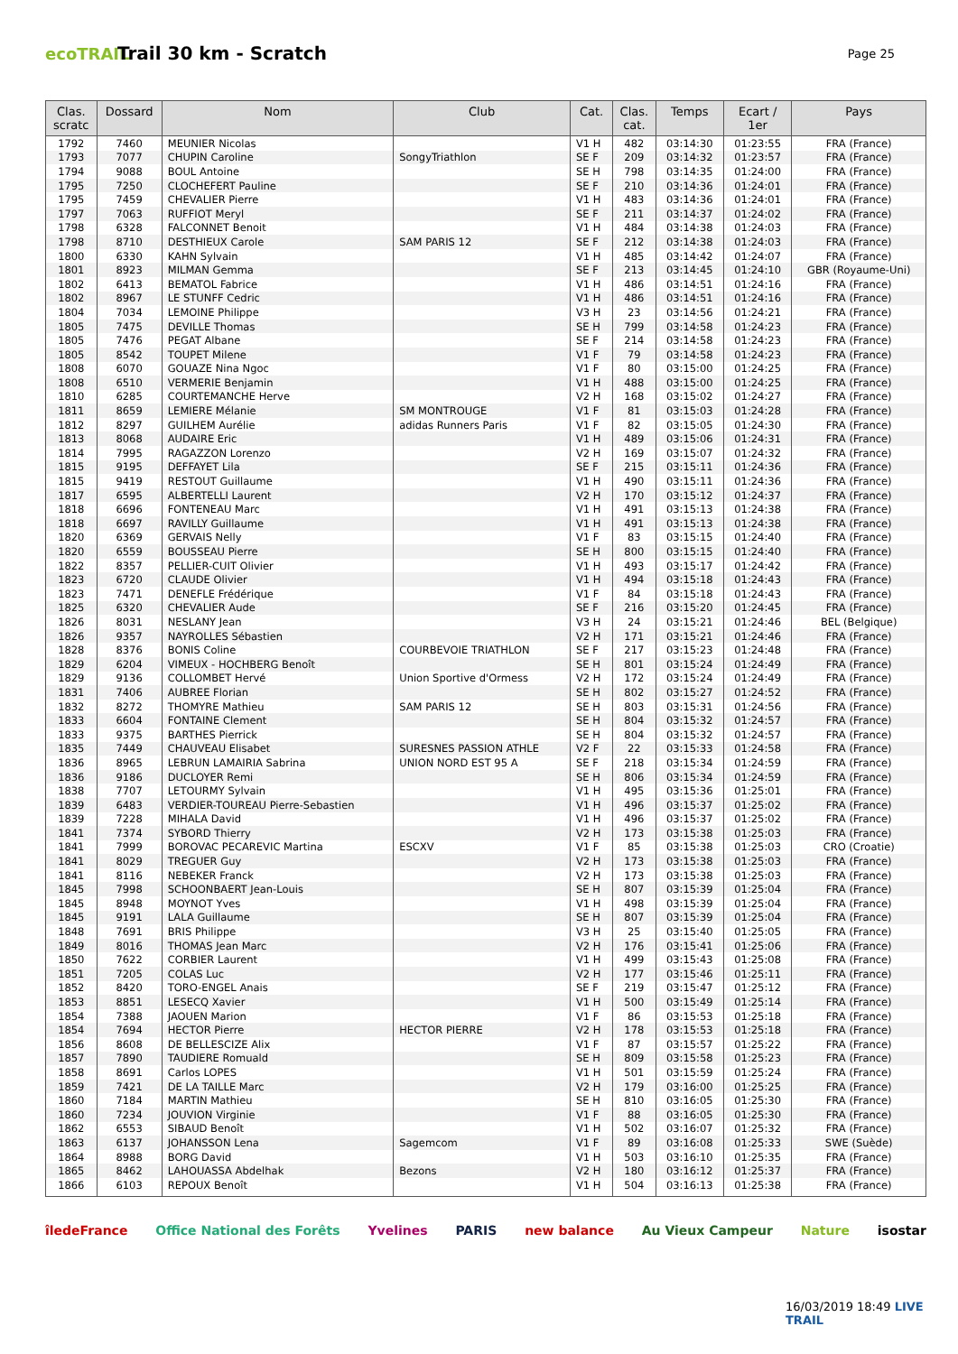ecoTRAIL
Trail 30 km - Scratch
Page 25
| Clas. scratc | Dossard | Nom | Club | Cat. | Clas. cat. | Temps | Ecart / 1er | Pays |
| --- | --- | --- | --- | --- | --- | --- | --- | --- |
| 1792 | 7460 | MEUNIER Nicolas | | V1 H | 482 | 03:14:30 | 01:23:55 | FRA (France) |
| 1793 | 7077 | CHUPIN Caroline | SongyTriathlon | SE F | 209 | 03:14:32 | 01:23:57 | FRA (France) |
| 1794 | 9088 | BOUL Antoine | | SE H | 798 | 03:14:35 | 01:24:00 | FRA (France) |
| 1795 | 7250 | CLOCHEFERT Pauline | | SE F | 210 | 03:14:36 | 01:24:01 | FRA (France) |
| 1795 | 7459 | CHEVALIER Pierre | | V1 H | 483 | 03:14:36 | 01:24:01 | FRA (France) |
| 1797 | 7063 | RUFFIOT Meryl | | SE F | 211 | 03:14:37 | 01:24:02 | FRA (France) |
| 1798 | 6328 | FALCONNET Benoit | | V1 H | 484 | 03:14:38 | 01:24:03 | FRA (France) |
| 1798 | 8710 | DESTHIEUX Carole | SAM PARIS 12 | SE F | 212 | 03:14:38 | 01:24:03 | FRA (France) |
| 1800 | 6330 | KAHN Sylvain | | V1 H | 485 | 03:14:42 | 01:24:07 | FRA (France) |
| 1801 | 8923 | MILMAN Gemma | | SE F | 213 | 03:14:45 | 01:24:10 | GBR (Royaume-Uni) |
| 1802 | 6413 | BEMATOL Fabrice | | V1 H | 486 | 03:14:51 | 01:24:16 | FRA (France) |
| 1802 | 8967 | LE STUNFF Cedric | | V1 H | 486 | 03:14:51 | 01:24:16 | FRA (France) |
| 1804 | 7034 | LEMOINE Philippe | | V3 H | 23 | 03:14:56 | 01:24:21 | FRA (France) |
| 1805 | 7475 | DEVILLE Thomas | | SE H | 799 | 03:14:58 | 01:24:23 | FRA (France) |
| 1805 | 7476 | PEGAT Albane | | SE F | 214 | 03:14:58 | 01:24:23 | FRA (France) |
| 1805 | 8542 | TOUPET Milene | | V1 F | 79 | 03:14:58 | 01:24:23 | FRA (France) |
| 1808 | 6070 | GOUAZE Nina Ngoc | | V1 F | 80 | 03:15:00 | 01:24:25 | FRA (France) |
| 1808 | 6510 | VERMERIE Benjamin | | V1 H | 488 | 03:15:00 | 01:24:25 | FRA (France) |
| 1810 | 6285 | COURTEMANCHE Herve | | V2 H | 168 | 03:15:02 | 01:24:27 | FRA (France) |
| 1811 | 8659 | LEMIERE Mélanie | SM MONTROUGE | V1 F | 81 | 03:15:03 | 01:24:28 | FRA (France) |
| 1812 | 8297 | GUILHEM Aurélie | adidas Runners Paris | V1 F | 82 | 03:15:05 | 01:24:30 | FRA (France) |
| 1813 | 8068 | AUDAIRE Eric | | V1 H | 489 | 03:15:06 | 01:24:31 | FRA (France) |
| 1814 | 7995 | RAGAZZON Lorenzo | | V2 H | 169 | 03:15:07 | 01:24:32 | FRA (France) |
| 1815 | 9195 | DEFFAYET Lila | | SE F | 215 | 03:15:11 | 01:24:36 | FRA (France) |
| 1815 | 9419 | RESTOUT Guillaume | | V1 H | 490 | 03:15:11 | 01:24:36 | FRA (France) |
| 1817 | 6595 | ALBERTELLI Laurent | | V2 H | 170 | 03:15:12 | 01:24:37 | FRA (France) |
| 1818 | 6696 | FONTENEAU Marc | | V1 H | 491 | 03:15:13 | 01:24:38 | FRA (France) |
| 1818 | 6697 | RAVILLY Guillaume | | V1 H | 491 | 03:15:13 | 01:24:38 | FRA (France) |
| 1820 | 6369 | GERVAIS Nelly | | V1 F | 83 | 03:15:15 | 01:24:40 | FRA (France) |
| 1820 | 6559 | BOUSSEAU Pierre | | SE H | 800 | 03:15:15 | 01:24:40 | FRA (France) |
| 1822 | 8357 | PELLIER-CUIT Olivier | | V1 H | 493 | 03:15:17 | 01:24:42 | FRA (France) |
| 1823 | 6720 | CLAUDE Olivier | | V1 H | 494 | 03:15:18 | 01:24:43 | FRA (France) |
| 1823 | 7471 | DENEFLE Frédérique | | V1 F | 84 | 03:15:18 | 01:24:43 | FRA (France) |
| 1825 | 6320 | CHEVALIER Aude | | SE F | 216 | 03:15:20 | 01:24:45 | FRA (France) |
| 1826 | 8031 | NESLANY Jean | | V3 H | 24 | 03:15:21 | 01:24:46 | BEL (Belgique) |
| 1826 | 9357 | NAYROLLES Sébastien | | V2 H | 171 | 03:15:21 | 01:24:46 | FRA (France) |
| 1828 | 8376 | BONIS Coline | COURBEVOIE TRIATHLON | SE F | 217 | 03:15:23 | 01:24:48 | FRA (France) |
| 1829 | 6204 | VIMEUX - HOCHBERG Benoît | | SE H | 801 | 03:15:24 | 01:24:49 | FRA (France) |
| 1829 | 9136 | COLLOMBET Hervé | Union Sportive d'Ormess | V2 H | 172 | 03:15:24 | 01:24:49 | FRA (France) |
| 1831 | 7406 | AUBREE Florian | | SE H | 802 | 03:15:27 | 01:24:52 | FRA (France) |
| 1832 | 8272 | THOMYRE Mathieu | SAM PARIS 12 | SE H | 803 | 03:15:31 | 01:24:56 | FRA (France) |
| 1833 | 6604 | FONTAINE Clement | | SE H | 804 | 03:15:32 | 01:24:57 | FRA (France) |
| 1833 | 9375 | BARTHES Pierrick | | SE H | 804 | 03:15:32 | 01:24:57 | FRA (France) |
| 1835 | 7449 | CHAUVEAU Elisabet | SURESNES PASSION ATHLE | V2 F | 22 | 03:15:33 | 01:24:58 | FRA (France) |
| 1836 | 8965 | LEBRUN LAMAIRIA Sabrina | UNION NORD EST 95 A | SE F | 218 | 03:15:34 | 01:24:59 | FRA (France) |
| 1836 | 9186 | DUCLOYER Remi | | SE H | 806 | 03:15:34 | 01:24:59 | FRA (France) |
| 1838 | 7707 | LETOURMY Sylvain | | V1 H | 495 | 03:15:36 | 01:25:01 | FRA (France) |
| 1839 | 6483 | VERDIER-TOUREAU Pierre-Sebastien | | V1 H | 496 | 03:15:37 | 01:25:02 | FRA (France) |
| 1839 | 7228 | MIHALA David | | V1 H | 496 | 03:15:37 | 01:25:02 | FRA (France) |
| 1841 | 7374 | SYBORD Thierry | | V2 H | 173 | 03:15:38 | 01:25:03 | FRA (France) |
| 1841 | 7999 | BOROVAC PECAREVIC Martina | ESCXV | V1 F | 85 | 03:15:38 | 01:25:03 | CRO (Croatie) |
| 1841 | 8029 | TREGUER Guy | | V2 H | 173 | 03:15:38 | 01:25:03 | FRA (France) |
| 1841 | 8116 | NEBEKER Franck | | V2 H | 173 | 03:15:38 | 01:25:03 | FRA (France) |
| 1845 | 7998 | SCHOONBAERT Jean-Louis | | SE H | 807 | 03:15:39 | 01:25:04 | FRA (France) |
| 1845 | 8948 | MOYNOT Yves | | V1 H | 498 | 03:15:39 | 01:25:04 | FRA (France) |
| 1845 | 9191 | LALA Guillaume | | SE H | 807 | 03:15:39 | 01:25:04 | FRA (France) |
| 1848 | 7691 | BRIS Philippe | | V3 H | 25 | 03:15:40 | 01:25:05 | FRA (France) |
| 1849 | 8016 | THOMAS Jean Marc | | V2 H | 176 | 03:15:41 | 01:25:06 | FRA (France) |
| 1850 | 7622 | CORBIER Laurent | | V1 H | 499 | 03:15:43 | 01:25:08 | FRA (France) |
| 1851 | 7205 | COLAS Luc | | V2 H | 177 | 03:15:46 | 01:25:11 | FRA (France) |
| 1852 | 8420 | TORO-ENGEL Anais | | SE F | 219 | 03:15:47 | 01:25:12 | FRA (France) |
| 1853 | 8851 | LESECQ Xavier | | V1 H | 500 | 03:15:49 | 01:25:14 | FRA (France) |
| 1854 | 7388 | JAOUEN Marion | | V1 F | 86 | 03:15:53 | 01:25:18 | FRA (France) |
| 1854 | 7694 | HECTOR Pierre | HECTOR PIERRE | V2 H | 178 | 03:15:53 | 01:25:18 | FRA (France) |
| 1856 | 8608 | DE BELLESCIZE Alix | | V1 F | 87 | 03:15:57 | 01:25:22 | FRA (France) |
| 1857 | 7890 | TAUDIERE Romuald | | SE H | 809 | 03:15:58 | 01:25:23 | FRA (France) |
| 1858 | 8691 | Carlos LOPES | | V1 H | 501 | 03:15:59 | 01:25:24 | FRA (France) |
| 1859 | 7421 | DE LA TAILLE Marc | | V2 H | 179 | 03:16:00 | 01:25:25 | FRA (France) |
| 1860 | 7184 | MARTIN Mathieu | | SE H | 810 | 03:16:05 | 01:25:30 | FRA (France) |
| 1860 | 7234 | JOUVION Virginie | | V1 F | 88 | 03:16:05 | 01:25:30 | FRA (France) |
| 1862 | 6553 | SIBAUD Benoît | | V1 H | 502 | 03:16:07 | 01:25:32 | FRA (France) |
| 1863 | 6137 | JOHANSSON Lena | Sagemcom | V1 F | 89 | 03:16:08 | 01:25:33 | SWE (Suède) |
| 1864 | 8988 | BORG David | | V1 H | 503 | 03:16:10 | 01:25:35 | FRA (France) |
| 1865 | 8462 | LAHOUASSA Abdelhak | Bezons | V2 H | 180 | 03:16:12 | 01:25:37 | FRA (France) |
| 1866 | 6103 | REPOUX Benoît | | V1 H | 504 | 03:16:13 | 01:25:38 | FRA (France) |
îledeFrance Office National des Forêts Yvelines PARIS new balance Au Vieux Campeur Nature isostar
16/03/2019 18:49 LIVE TRAIL